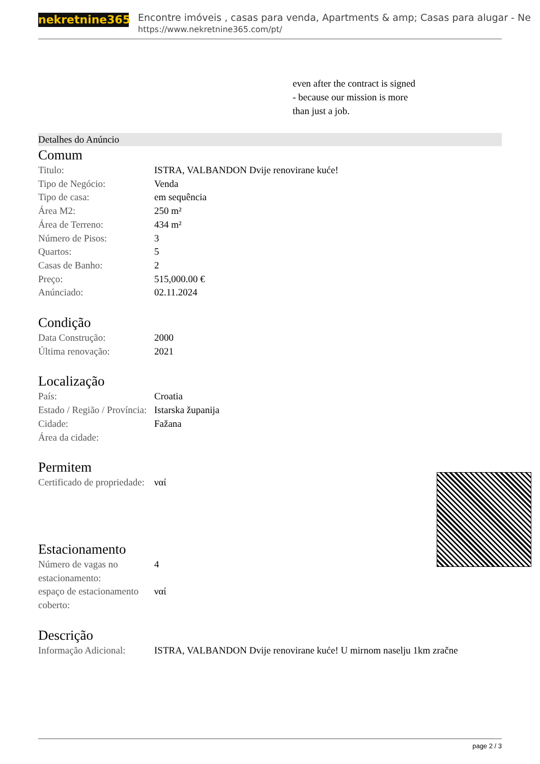nekretnine365
Encontre imóveis , casas para venda, Apartments & amp; Casas para alugar - Ne
https://www.nekretnine365.com/pt/
even after the contract is signed
- because our mission is more
than just a job.
Detalhes do Anúncio
Comum
| Titulo: | ISTRA, VALBANDON Dvije renovirane kuće! |
| Tipo de Negócio: | Venda |
| Tipo de casa: | em sequência |
| Área M2: | 250 m² |
| Área de Terreno: | 434 m² |
| Número de Pisos: | 3 |
| Quartos: | 5 |
| Casas de Banho: | 2 |
| Preço: | 515,000.00 € |
| Anúnciado: | 02.11.2024 |
Condição
| Data Construção: | 2000 |
| Última renovação: | 2021 |
Localização
| País: | Croatia |
| Estado / Região / Província: | Istarska županija |
| Cidade: | Fažana |
| Área da cidade: | |
Permitem
| Certificado de propriedade: | ναί |
Estacionamento
| Número de vagas no estacionamento: | 4 |
| espaço de estacionamento coberto: | ναί |
Descrição
| Informação Adicional: | ISTRA, VALBANDON Dvije renovirane kuće! U mirnom naselju 1km zračne |
page 2 / 3